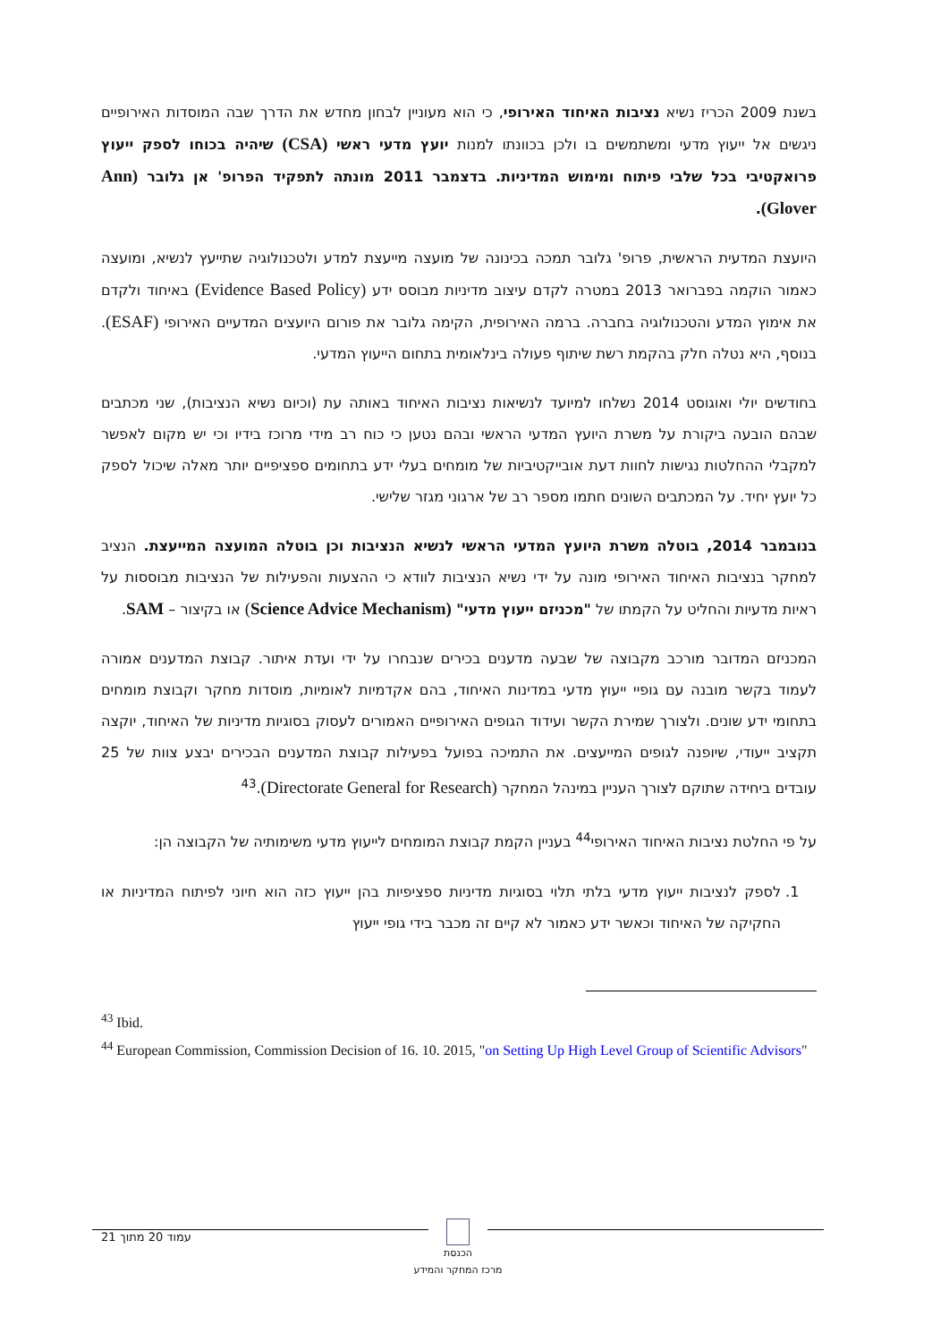בשנת 2009 הכריז נשיא נציבות האיחוד האירופי, כי הוא מעוניין לבחון מחדש את הדרך שבה המוסדות האירופיים ניגשים אל ייעוץ מדעי ומשתמשים בו ולכן בכוונתו למנות יועץ מדעי ראשי (CSA) שיהיה בכוחו לספק ייעוץ פרואקטיבי בכל שלבי פיתוח ומימוש המדיניות. בדצמבר 2011 מונתה לתפקיד הפרופ' אן גלובר (Ann Glover).
היועצת המדעית הראשית, פרופ' גלובר תמכה בכינונה של מועצה מייעצת למדע ולטכנולוגיה שתייעץ לנשיא, ומועצה כאמור הוקמה בפברואר 2013 במטרה לקדם עיצוב מדיניות מבוסס ידע (Evidence Based Policy) באיחוד ולקדם את אימוץ המדע והטכנולוגיה בחברה. ברמה האירופית, הקימה גלובר את פורום היועצים המדעיים האירופי (ESAF). בנוסף, היא נטלה חלק בהקמת רשת שיתוף פעולה בינלאומית בתחום הייעוץ המדעי.
בחודשים יולי ואוגוסט 2014 נשלחו למיועד לנשיאות נציבות האיחוד באותה עת (וכיום נשיא הנציבות), שני מכתבים שבהם הובעה ביקורת על משרת היועץ המדעי הראשי ובהם נטען כי כוח רב מידי מרוכז בידיו וכי יש מקום לאפשר למקבלי ההחלטות נגישות לחוות דעת אובייקטיביות של מומחים בעלי ידע בתחומים ספציפיים יותר מאלה שיכול לספק כל יועץ יחיד. על המכתבים השונים חתמו מספר רב של ארגוני מגזר שלישי.
בנובמבר 2014, בוטלה משרת היועץ המדעי הראשי לנשיא הנציבות וכן בוטלה המועצה המייעצת. הנציב למחקר בנציבות האיחוד האירופי מונה על ידי נשיא הנציבות לוודא כי ההצעות והפעילות של הנציבות מבוססות על ראיות מדעיות והחליט על הקמתו של "מכניזם ייעוץ מדעי" (Science Advice Mechanism) או בקיצור – SAM.
המכניזם המדובר מורכב מקבוצה של שבעה מדענים בכירים שנבחרו על ידי ועדת איתור. קבוצת המדענים אמורה לעמוד בקשר מובנה עם גופיי ייעוץ מדעי במדינות האיחוד, בהם אקדמיות לאומיות, מוסדות מחקר וקבוצת מומחים בתחומי ידע שונים. ולצורך שמירת הקשר ועידוד הגופים האירופיים האמורים לעסוק בסוגיות מדיניות של האיחוד, יוקצה תקציב ייעודי, שיופנה לגופים המייעצים. את התמיכה בפועל בפעילות קבוצת המדענים הבכירים יבצע צוות של 25 עובדים ביחידה שתוקם לצורך העניין במינהל המחקר (Directorate General for Research).<sup>43</sup>
על פי החלטת נציבות האיחוד האירופי<sup>44</sup> בעניין הקמת קבוצת המומחים לייעוץ מדעי משימותיה של הקבוצה הן:
1. לספק לנציבות ייעוץ מדעי בלתי תלוי בסוגיות מדיניות ספציפיות בהן ייעוץ כזה הוא חיוני לפיתוח המדיניות או החקיקה של האיחוד וכאשר ידע כאמור לא קיים זה מכבר בידי גופי ייעוץ
<sup>43</sup> Ibid.
<sup>44</sup> European Commission, Commission Decision of 16. 10. 2015, "on Setting Up High Level Group of Scientific Advisors"
עמוד 20 מתוך 21
הכנסת
מרכז המחקר והמידע